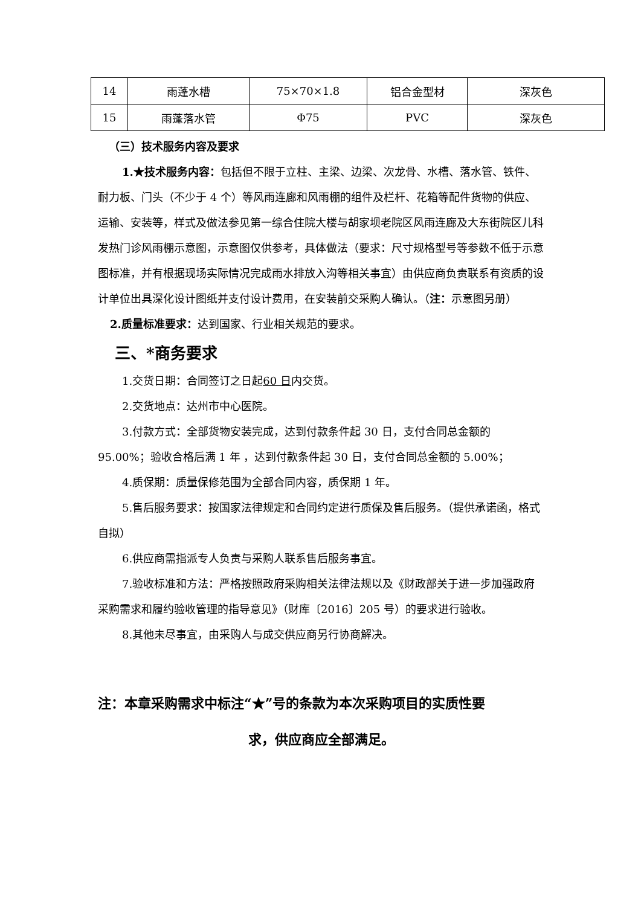| 14 | 雨蓬水槽 | 75×70×1.8 | 铝合金型材 | 深灰色 |
| 15 | 雨蓬落水管 | Φ75 | PVC | 深灰色 |
（三）技术服务内容及要求
1.★技术服务内容：包括但不限于立柱、主梁、边梁、次龙骨、水槽、落水管、铁件、耐力板、门头（不少于 4 个）等风雨连廊和风雨棚的组件及栏杆、花箱等配件货物的供应、运输、安装等，样式及做法参见第一综合住院大楼与胡家坝老院区风雨连廊及大东街院区儿科发热门诊风雨棚示意图，示意图仅供参考，具体做法（要求：尺寸规格型号等参数不低于示意图标准，并有根据现场实际情况完成雨水排放入沟等相关事宜）由供应商负责联系有资质的设计单位出具深化设计图纸并支付设计费用，在安装前交采购人确认。（注：示意图另册）
2.质量标准要求：达到国家、行业相关规范的要求。
三、*商务要求
1.交货日期：合同签订之日起60 日内交货。
2.交货地点：达州市中心医院。
3.付款方式：全部货物安装完成，达到付款条件起 30 日，支付合同总金额的 95.00%；验收合格后满 1 年 ，达到付款条件起 30 日，支付合同总金额的 5.00%；
4.质保期：质量保修范围为全部合同内容，质保期 1 年。
5.售后服务要求：按国家法律规定和合同约定进行质保及售后服务。（提供承诺函，格式自拟）
6.供应商需指派专人负责与采购人联系售后服务事宜。
7.验收标准和方法：严格按照政府采购相关法律法规以及《财政部关于进一步加强政府采购需求和履约验收管理的指导意见》（财库〔2016〕205 号）的要求进行验收。
8.其他未尽事宜，由采购人与成交供应商另行协商解决。
注：本章采购需求中标注“★”号的条款为本次采购项目的实质性要
求，供应商应全部满足。